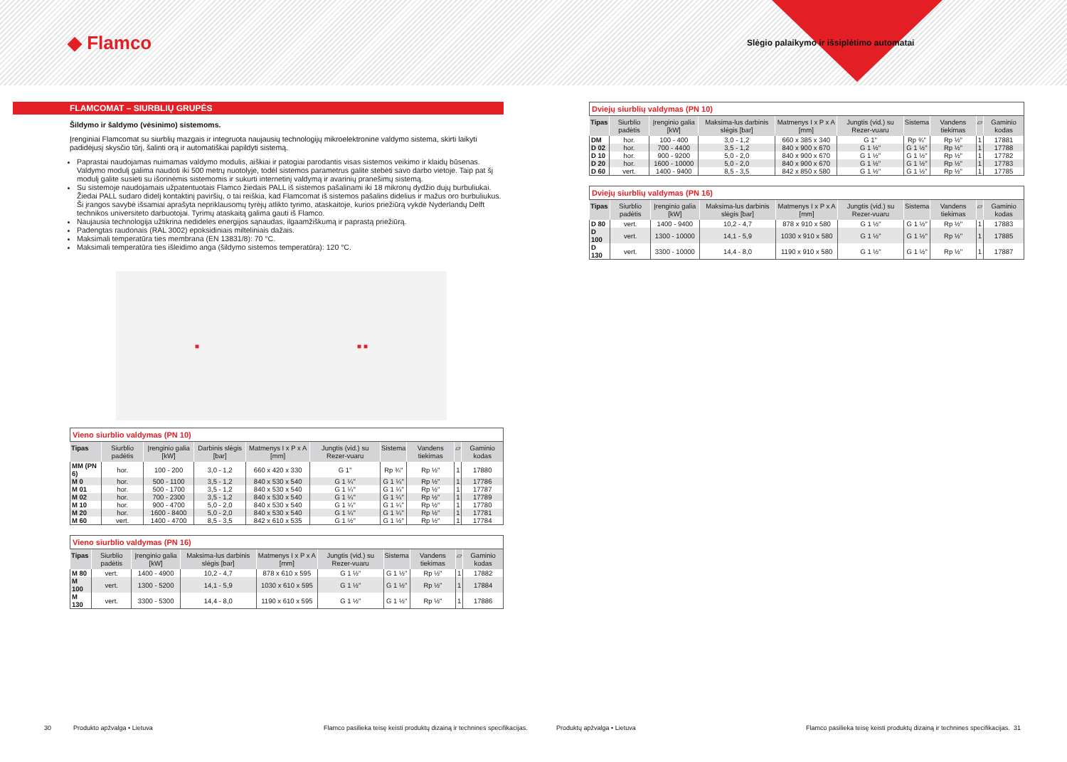◆ Flamco
Slėgio palaikymo ir išsiplėtimo automatai
FLAMCOMAT – SIURBLIŲ GRUPĖS
Šildymo ir šaldymo (vėsinimo) sistemoms.
Įrenginiai Flamcomat su siurblių mazgais ir integruota naujausių technologijų mikroelektronine valdymo sistema, skirti laikyti padidėjusį skysčio tūrį, šalinti orą ir automatiškai papildyti sistemą.
Paprastai naudojamas nuimamas valdymo modulis, aiškiai ir patogiai parodantis visas sistemos veikimo ir klaidų būsenas. Valdymo modulį galima naudoti iki 500 metrų nuotolyje, todėl sistemos parametrus galite stebėti savo darbo vietoje. Taip pat šį modulį galite susieti su išorinėmis sistemomis ir sukurti internetinį valdymą ir avarinių pranešimų sistemą.
Su sistemoje naudojamais užpatentuotais Flamco žiedais PALL iš sistemos pašalinami iki 18 mikronų dydžio dujų burbuliukai. Žiedai PALL sudaro didelį kontaktinį paviršių, o tai reiškia, kad Flamcomat iš sistemos pašalins didelius ir mažus oro burbuliukus. Ši įrangos savybė išsamiai aprašyta nepriklausomų tyrėjų atlikto tyrimo, ataskaitoje, kurios priežiūrą vykdė Nyderlandų Delft technikos universiteto darbuotojai. Tyrimų ataskaitą galima gauti iš Flamco.
Naujausia technologija užtikrina nedideles energijos sąnaudas, ilgaamžiškumą ir paprastą priežiūrą.
Padengtas raudonais (RAL 3002) epoksidiniais milteliniais dažais.
Maksimali temperatūra ties membrana (EN 13831/8): 70 °C.
Maksimali temperatūra ties išleidimo anga (šildymo sistemos temperatūra): 120 °C.
■ ■ ■
| Vieno siurblio valdymas (PN 10) | | | | | | | | | |
| Tipas | Siurblio padėtis | Įrenginio galia [kW] | Darbinis slėgis [bar] | Matmenys I x P x A [mm] | Jungtis (vid.) su Rezer-vuaru | Sistema | Vandens tiekimas | ▱ | Gaminio kodas |
| MM (PN 6) | hor. | 100 - 200 | 3,0 - 1,2 | 660 x 420 x 330 | G 1" | Rp ¾" | Rp ½" | 1 | 17880 |
| M 0 | hor. | 500 - 1100 | 3,5 - 1,2 | 840 x 530 x 540 | G 1 ¼" | G 1 ¼" | Rp ½" | 1 | 17786 |
| M 01 | hor. | 500 - 1700 | 3,5 - 1,2 | 840 x 530 x 540 | G 1 ¼" | G 1 ¼" | Rp ½" | 1 | 17787 |
| M 02 | hor. | 700 - 2300 | 3,5 - 1,2 | 840 x 530 x 540 | G 1 ¼" | G 1 ¼" | Rp ½" | 1 | 17789 |
| M 10 | hor. | 900 - 4700 | 5,0 - 2,0 | 840 x 530 x 540 | G 1 ¼" | G 1 ¼" | Rp ½" | 1 | 17780 |
| M 20 | hor. | 1600 - 8400 | 5,0 - 2,0 | 840 x 530 x 540 | G 1 ¼" | G 1 ¼" | Rp ½" | 1 | 17781 |
| M 60 | vert. | 1400 - 4700 | 8,5 - 3,5 | 842 x 610 x 535 | G 1 ½" | G 1 ½" | Rp ½" | 1 | 17784 |
| Vieno siurblio valdymas (PN 16) | | | | | | | | | |
| Tipas | Siurblio padėtis | Įrenginio galia [kW] | Maksima-lus darbinis slėgis [bar] | Matmenys I x P x A [mm] | Jungtis (vid.) su Rezer-vuaru | Sistema | Vandens tiekimas | ▱ | Gaminio kodas |
| M 80 | vert. | 1400 - 4900 | 10,2 - 4,7 | 878 x 610 x 595 | G 1 ½" | G 1 ½" | Rp ½" | 1 | 17882 |
| M 100 | vert. | 1300 - 5200 | 14,1 - 5,9 | 1030 x 610 x 595 | G 1 ½" | G 1 ½" | Rp ½" | 1 | 17884 |
| M 130 | vert. | 3300 - 5300 | 14,4 - 8,0 | 1190 x 610 x 595 | G 1 ½" | G 1 ½" | Rp ½" | 1 | 17886 |
| Dviejų siurblių valdymas (PN 10) | | | | | | | | | |
| Tipas | Siurblio padėtis | Įrenginio galia [kW] | Maksima-lus darbinis slėgis [bar] | Matmenys I x P x A [mm] | Jungtis (vid.) su Rezer-vuaru | Sistema | Vandens tiekimas | ▱ | Gaminio kodas |
| DM | hor. | 100 - 400 | 3,0 - 1,2 | 660 x 385 x 340 | G 1" | Rp ¾" | Rp ½" | 1 | 17881 |
| D 02 | hor. | 700 - 4400 | 3,5 - 1,2 | 840 x 900 x 670 | G 1 ½" | G 1 ½" | Rp ½" | 1 | 17788 |
| D 10 | hor. | 900 - 9200 | 5,0 - 2,0 | 840 x 900 x 670 | G 1 ½" | G 1 ½" | Rp ½" | 1 | 17782 |
| D 20 | hor. | 1600 - 10000 | 5,0 - 2,0 | 840 x 900 x 670 | G 1 ½" | G 1 ½" | Rp ½" | 1 | 17783 |
| D 60 | vert. | 1400 - 9400 | 8,5 - 3,5 | 842 x 850 x 580 | G 1 ½" | G 1 ½" | Rp ½" | 1 | 17785 |
| Dviejų siurblių valdymas (PN 16) | | | | | | | | | |
| Tipas | Siurblio padėtis | Įrenginio galia [kW] | Maksima-lus darbinis slėgis [bar] | Matmenys I x P x A [mm] | Jungtis (vid.) su Rezer-vuaru | Sistema | Vandens tiekimas | ▱ | Gaminio kodas |
| D 80 | vert. | 1400 - 9400 | 10,2 - 4,7 | 878 x 910 x 580 | G 1 ½" | G 1 ½" | Rp ½" | 1 | 17883 |
| D 100 | vert. | 1300 - 10000 | 14,1 - 5,9 | 1030 x 910 x 580 | G 1 ½" | G 1 ½" | Rp ½" | 1 | 17885 |
| D 130 | vert. | 3300 - 10000 | 14,4 - 8,0 | 1190 x 910 x 580 | G 1 ½" | G 1 ½" | Rp ½" | 1 | 17887 |
30 Produkto apžvalga • Lietuva
Flamco pasilieka teisę keisti produktų dizainą ir technines specifikacijas.
Produktų apžvalga • Lietuva
Flamco pasilieka teisę keisti produktų dizainą ir technines specifikacijas.
31